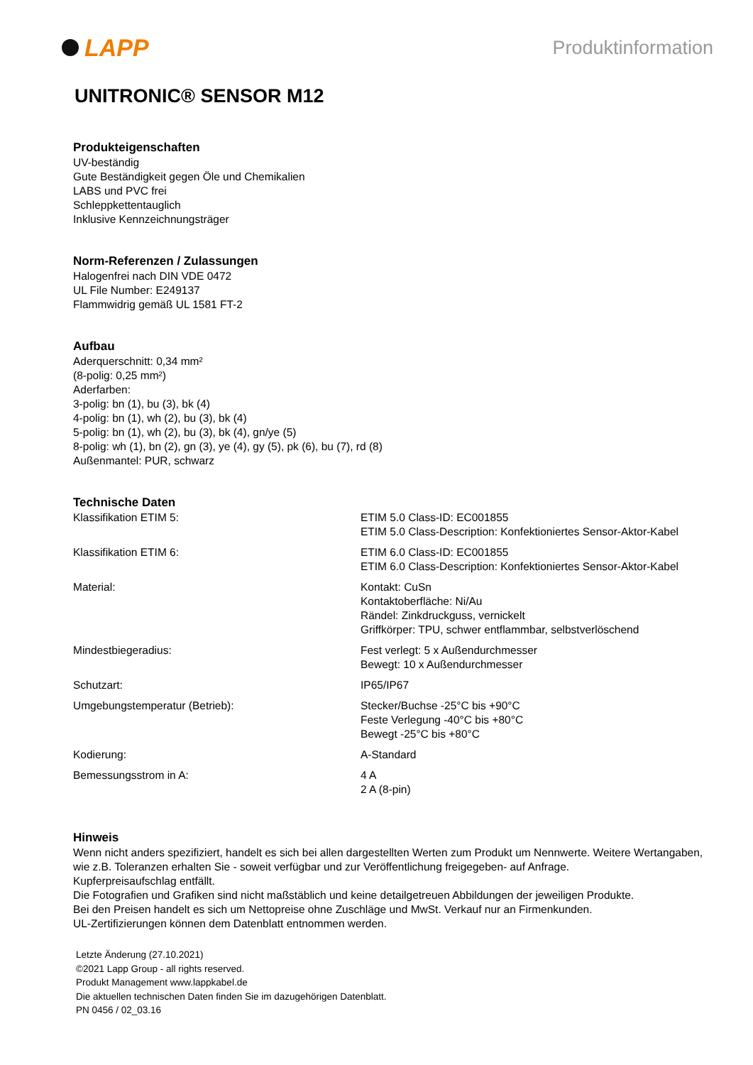LAPP
Produktinformation
UNITRONIC® SENSOR M12
Produkteigenschaften
UV-beständig
Gute Beständigkeit gegen Öle und Chemikalien
LABS und PVC frei
Schleppkettentauglich
Inklusive Kennzeichnungsträger
Norm-Referenzen / Zulassungen
Halogenfrei nach DIN VDE 0472
UL File Number: E249137
Flammwidrig gemäß UL 1581 FT-2
Aufbau
Aderquerschnitt: 0,34 mm²
(8-polig: 0,25 mm²)
Aderfarben:
3-polig: bn (1), bu (3), bk (4)
4-polig: bn (1), wh (2), bu (3), bk (4)
5-polig: bn (1), wh (2), bu (3), bk (4), gn/ye (5)
8-polig: wh (1), bn (2), gn (3), ye (4), gy (5), pk (6), bu (7), rd (8)
Außenmantel: PUR, schwarz
Technische Daten
| Klassifikation ETIM 5: | ETIM 5.0 Class-ID: EC001855 ETIM 5.0 Class-Description: Konfektioniertes Sensor-Aktor-Kabel |
| Klassifikation ETIM 6: | ETIM 6.0 Class-ID: EC001855 ETIM 6.0 Class-Description: Konfektioniertes Sensor-Aktor-Kabel |
| Material: | Kontakt: CuSn Kontaktoberfläche: Ni/Au Rändel: Zinkdruckguss, vernickelt Griffkörper: TPU, schwer entflammbar, selbstverlöschend |
| Mindestbiegeradius: | Fest verlegt: 5 x Außendurchmesser Bewegt: 10 x Außendurchmesser |
| Schutzart: | IP65/IP67 |
| Umgebungstemperatur (Betrieb): | Stecker/Buchse -25°C bis +90°C Feste Verlegung -40°C bis +80°C Bewegt -25°C bis +80°C |
| Kodierung: | A-Standard |
| Bemessungsstrom in A: | 4 A 2 A (8-pin) |
Hinweis
Wenn nicht anders spezifiziert, handelt es sich bei allen dargestellten Werten zum Produkt um Nennwerte. Weitere Wertangaben, wie z.B. Toleranzen erhalten Sie - soweit verfügbar und zur Veröffentlichung freigegeben- auf Anfrage.
Kupferpreisaufschlag entfällt.
Die Fotografien und Grafiken sind nicht maßstäblich und keine detailgetreuen Abbildungen der jeweiligen Produkte.
Bei den Preisen handelt es sich um Nettopreise ohne Zuschläge und MwSt. Verkauf nur an Firmenkunden.
UL-Zertifizierungen können dem Datenblatt entnommen werden.
Letzte Änderung (27.10.2021)
©2021 Lapp Group - all rights reserved.
Produkt Management www.lappkabel.de
Die aktuellen technischen Daten finden Sie im dazugehörigen Datenblatt.
PN 0456 / 02_03.16